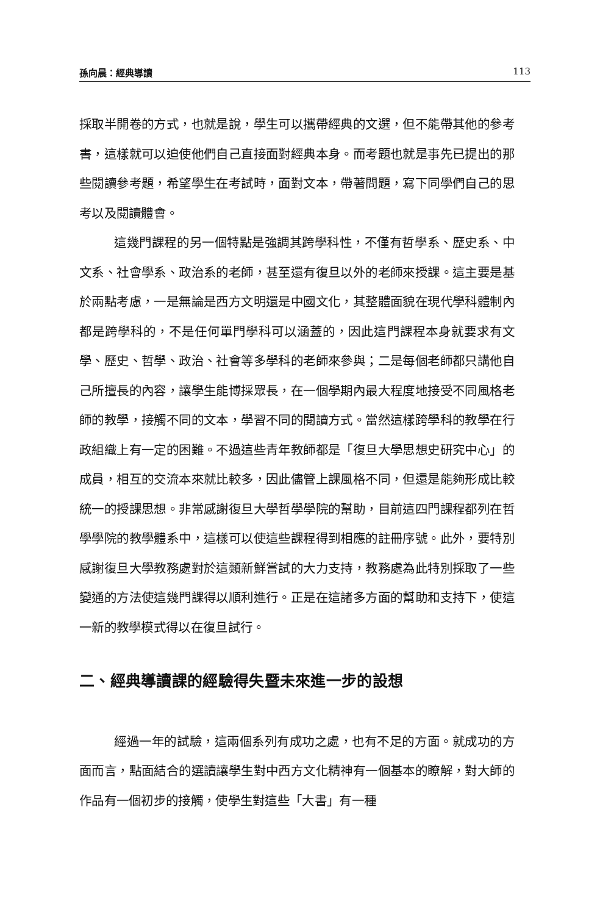孫向晨：經典導讀 113
採取半開卷的方式，也就是說，學生可以攜帶經典的文選，但不能帶其他的參考書，這樣就可以迫使他們自己直接面對經典本身。而考題也就是事先已提出的那些閱讀參考題，希望學生在考試時，面對文本，帶著問題，寫下同學們自己的思考以及閱讀體會。
這幾門課程的另一個特點是強調其跨學科性，不僅有哲學系、歷史系、中文系、社會學系、政治系的老師，甚至還有復旦以外的老師來授課。這主要是基於兩點考慮，一是無論是西方文明還是中國文化，其整體面貌在現代學科體制內都是跨學科的，不是任何單門學科可以涵蓋的，因此這門課程本身就要求有文學、歷史、哲學、政治、社會等多學科的老師來參與；二是每個老師都只講他自己所擅長的內容，讓學生能博採眾長，在一個學期內最大程度地接受不同風格老師的教學，接觸不同的文本，學習不同的閱讀方式。當然這樣跨學科的教學在行政組織上有一定的困難。不過這些青年教師都是「復旦大學思想史研究中心」的成員，相互的交流本來就比較多，因此儘管上課風格不同，但還是能夠形成比較統一的授課思想。非常感謝復旦大學哲學學院的幫助，目前這四門課程都列在哲學學院的教學體系中，這樣可以使這些課程得到相應的註冊序號。此外，要特別感謝復旦大學教務處對於這類新鮮嘗試的大力支持，教務處為此特別採取了一些變通的方法使這幾門課得以順利進行。正是在這諸多方面的幫助和支持下，使這一新的教學模式得以在復旦試行。
二、經典導讀課的經驗得失暨未來進一步的設想
經過一年的試驗，這兩個系列有成功之處，也有不足的方面。就成功的方面而言，點面結合的選讀讓學生對中西方文化精神有一個基本的瞭解，對大師的作品有一個初步的接觸，使學生對這些「大書」有一種